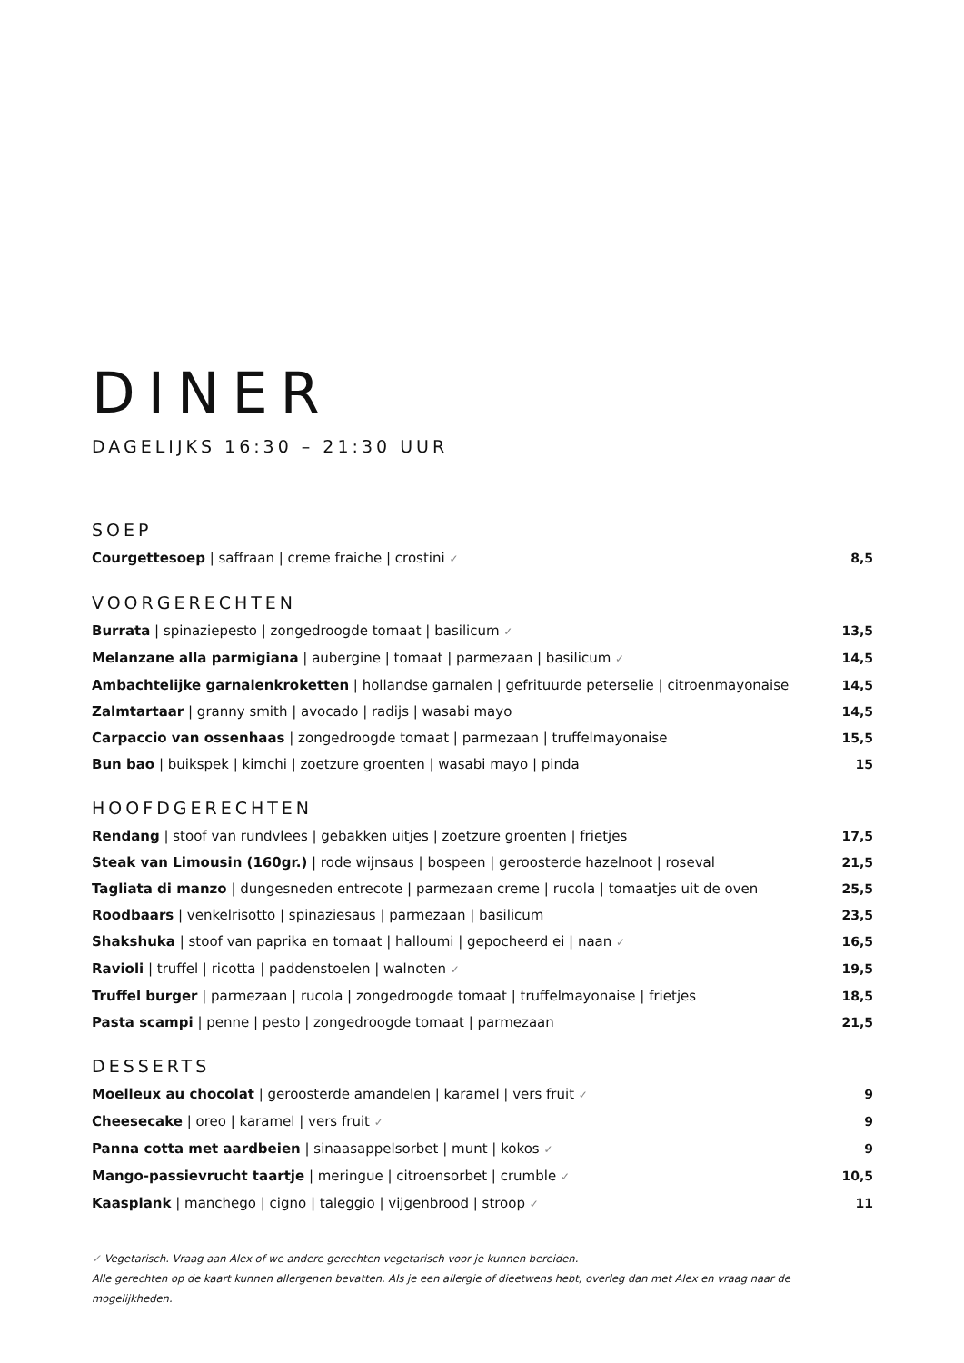DINER
DAGELIJKS 16:30 – 21:30 UUR
SOEP
Courgettesoep | saffraan | creme fraiche | crostini ✓ 8,5
VOORGERECHTEN
Burrata | spinaziepesto | zongedroogde tomaat | basilicum ✓ 13,5
Melanzane alla parmigiana | aubergine | tomaat | parmezaan | basilicum ✓ 14,5
Ambachtelijke garnalenkroketten | hollandse garnalen | gefrituurde peterselie | citroenmayonaise 14,5
Zalmtartaar | granny smith | avocado | radijs | wasabi mayo 14,5
Carpaccio van ossenhaas | zongedroogde tomaat | parmezaan | truffelmayonaise 15,5
Bun bao | buikspek | kimchi | zoetzure groenten | wasabi mayo | pinda 15
HOOFDGERECHTEN
Rendang | stoof van rundvlees | gebakken uitjes | zoetzure groenten | frietjes 17,5
Steak van Limousin (160gr.) | rode wijnsaus | bospeen | geroosterde hazelnoot | roseval 21,5
Tagliata di manzo | dungesneden entrecote | parmezaan creme | rucola | tomaatjes uit de oven 25,5
Roodbaars | venkelrisotto | spinaziesaus | parmezaan | basilicum 23,5
Shakshuka | stoof van paprika en tomaat | halloumi | gepocheerd ei | naan ✓ 16,5
Ravioli | truffel | ricotta | paddenstoelen | walnoten ✓ 19,5
Truffel burger | parmezaan | rucola | zongedroogde tomaat | truffelmayonaise | frietjes 18,5
Pasta scampi | penne | pesto | zongedroogde tomaat | parmezaan 21,5
DESSERTS
Moelleux au chocolat | geroosterde amandelen | karamel | vers fruit ✓ 9
Cheesecake | oreo | karamel | vers fruit ✓ 9
Panna cotta met aardbeien | sinaasappelsorbet | munt | kokos ✓ 9
Mango-passievrucht taartje | meringue | citroensorbet | crumble ✓ 10,5
Kaasplank | manchego | cigno | taleggio | vijgenbrood | stroop ✓ 11
✓ Vegetarisch. Vraag aan Alex of we andere gerechten vegetarisch voor je kunnen bereiden.
Alle gerechten op de kaart kunnen allergenen bevatten. Als je een allergie of dieetwens hebt, overleg dan met Alex en vraag naar de mogelijkheden.